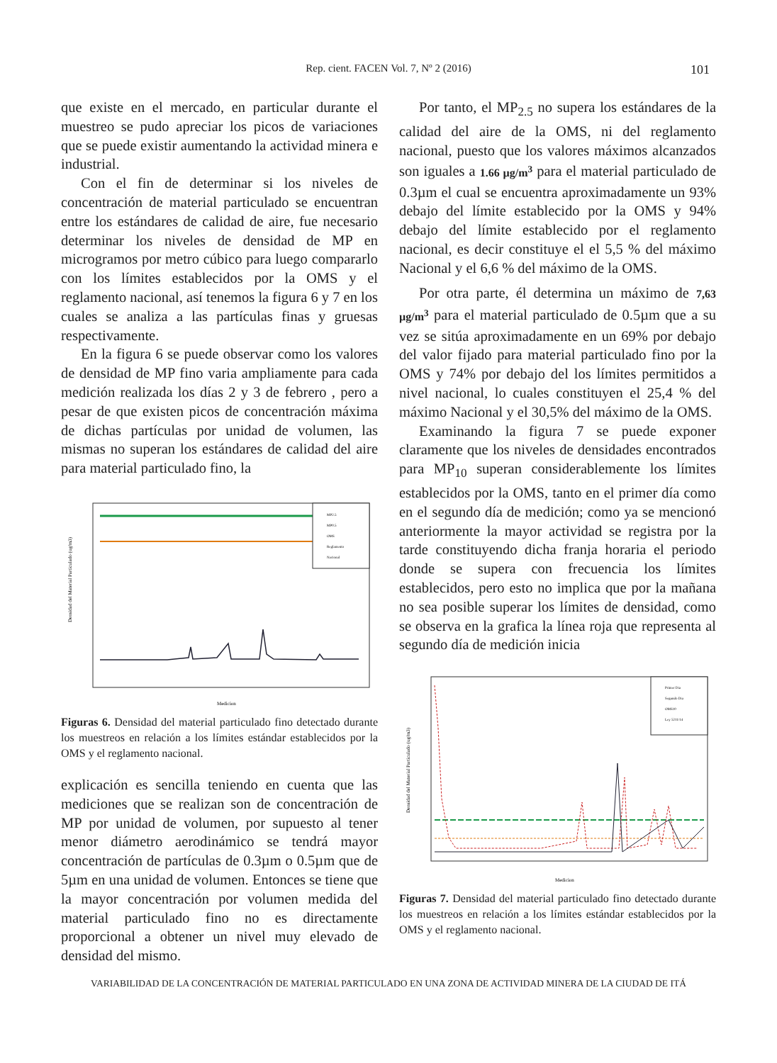Rep. cient. FACEN Vol. 7, Nº 2 (2016)
101
que existe en el mercado, en particular durante el muestreo se pudo apreciar los picos de variaciones que se puede existir aumentando la actividad minera e industrial.
Con el fin de determinar si los niveles de concentración de material particulado se encuentran entre los estándares de calidad de aire, fue necesario determinar los niveles de densidad de MP en microgramos por metro cúbico para luego compararlo con los límites establecidos por la OMS y el reglamento nacional, así tenemos la figura 6 y 7 en los cuales se analiza a las partículas finas y gruesas respectivamente.
En la figura 6 se puede observar como los valores de densidad de MP fino varia ampliamente para cada medición realizada los días 2 y 3 de febrero , pero a pesar de que existen picos de concentración máxima de dichas partículas por unidad de volumen, las mismas no superan los estándares de calidad del aire para material particulado fino, la
MP2.5
MP0.5
OMS
Reglamento
Nacional
Medicion
Densidad del Material Particulado (ug/m3)
Figuras 6. Densidad del material particulado fino detectado durante los muestreos en relación a los límites estándar establecidos por la OMS y el reglamento nacional.
explicación es sencilla teniendo en cuenta que las mediciones que se realizan son de concentración de MP por unidad de volumen, por supuesto al tener menor diámetro aerodinámico se tendrá mayor concentración de partículas de 0.3µm o 0.5µm que de 5µm en una unidad de volumen. Entonces se tiene que la mayor concentración por volumen medida del material particulado fino no es directamente proporcional a obtener un nivel muy elevado de densidad del mismo.
Por tanto, el MP<sub>2.5</sub> no supera los estándares de la calidad del aire de la OMS, ni del reglamento nacional, puesto que los valores máximos alcanzados son iguales a 1.66 µg/m<sup>3</sup> para el material particulado de 0.3µm el cual se encuentra aproximadamente un 93% debajo del límite establecido por la OMS y 94% debajo del límite establecido por el reglamento nacional, es decir constituye el el 5,5 % del máximo Nacional y el 6,6 % del máximo de la OMS.
Por otra parte, él determina un máximo de 7,63 µg/m<sup>3</sup> para el material particulado de 0.5µm que a su vez se sitúa aproximadamente en un 69% por debajo del valor fijado para material particulado fino por la OMS y 74% por debajo del los límites permitidos a nivel nacional, lo cuales constituyen el 25,4 % del máximo Nacional y el 30,5% del máximo de la OMS.
Examinando la figura 7 se puede exponer claramente que los niveles de densidades encontrados para MP<sub>10</sub> superan considerablemente los límites establecidos por la OMS, tanto en el primer día como en el segundo día de medición; como ya se mencionó anteriormente la mayor actividad se registra por la tarde constituyendo dicha franja horaria el periodo donde se supera con frecuencia los límites establecidos, pero esto no implica que por la mañana no sea posible superar los límites de densidad, como se observa en la grafica la línea roja que representa al segundo día de medición inicia
Primer Dia
Segundo Dia
OMS10
Ley 5211/14
Medicion
Densidad del Material Particulado (ug/m3)
Figuras 7. Densidad del material particulado fino detectado durante los muestreos en relación a los límites estándar establecidos por la OMS y el reglamento nacional.
VARIABILIDAD DE LA CONCENTRACIÓN DE MATERIAL PARTICULADO EN UNA ZONA DE ACTIVIDAD MINERA DE LA CIUDAD DE ITÁ